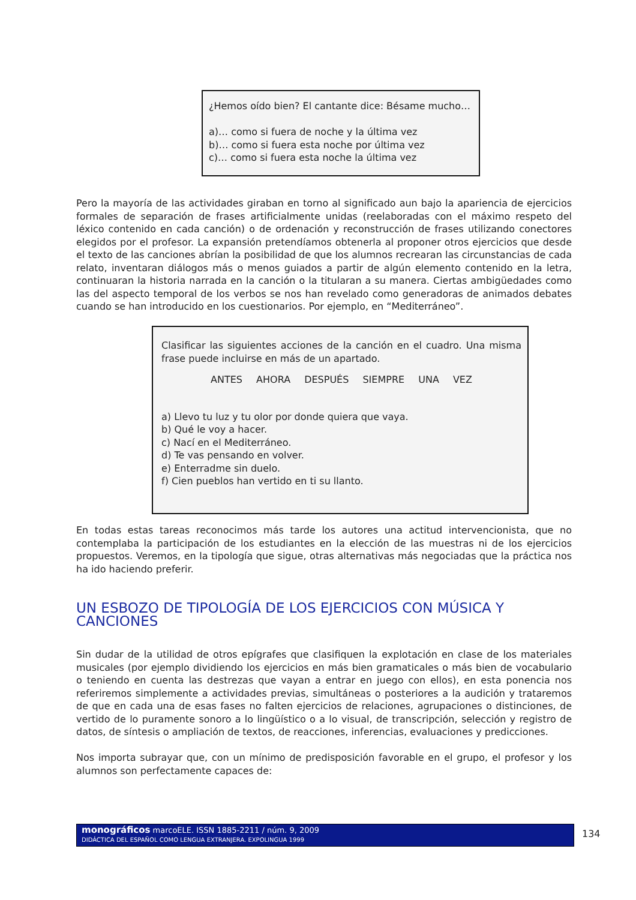¿Hemos oído bien? El cantante dice: Bésame mucho…
a)… como si fuera de noche y la última vez
b)… como si fuera esta noche por última vez
c)… como si fuera esta noche la última vez
Pero la mayoría de las actividades giraban en torno al significado aun bajo la apariencia de ejercicios formales de separación de frases artificialmente unidas (reelaboradas con el máximo respeto del léxico contenido en cada canción) o de ordenación y reconstrucción de frases utilizando conectores elegidos por el profesor. La expansión pretendíamos obtenerla al proponer otros ejercicios que desde el texto de las canciones abrían la posibilidad de que los alumnos recrearan las circunstancias de cada relato, inventaran diálogos más o menos guiados a partir de algún elemento contenido en la letra, continuaran la historia narrada en la canción o la titularan a su manera. Ciertas ambigüedades como las del aspecto temporal de los verbos se nos han revelado como generadoras de animados debates cuando se han introducido en los cuestionarios. Por ejemplo, en “Mediterráneo”.
Clasificar las siguientes acciones de la canción en el cuadro. Una misma frase puede incluirse en más de un apartado.
ANTES AHORA DESPUÉS SIEMPRE UNA VEZ
a) Llevo tu luz y tu olor por donde quiera que vaya.
b) Qué le voy a hacer.
c) Nací en el Mediterráneo.
d) Te vas pensando en volver.
e) Enterradme sin duelo.
f) Cien pueblos han vertido en ti su llanto.
En todas estas tareas reconocimos más tarde los autores una actitud intervencionista, que no contemplaba la participación de los estudiantes en la elección de las muestras ni de los ejercicios propuestos. Veremos, en la tipología que sigue, otras alternativas más negociadas que la práctica nos ha ido haciendo preferir.
UN ESBOZO DE TIPOLOGÍA DE LOS EJERCICIOS CON MÚSICA Y CANCIONES
Sin dudar de la utilidad de otros epígrafes que clasifiquen la explotación en clase de los materiales musicales (por ejemplo dividiendo los ejercicios en más bien gramaticales o más bien de vocabulario o teniendo en cuenta las destrezas que vayan a entrar en juego con ellos), en esta ponencia nos referiremos simplemente a actividades previas, simultáneas o posteriores a la audición y trataremos de que en cada una de esas fases no falten ejercicios de relaciones, agrupaciones o distinciones, de vertido de lo puramente sonoro a lo lingüístico o a lo visual, de transcripción, selección y registro de datos, de síntesis o ampliación de textos, de reacciones, inferencias, evaluaciones y predicciones.
Nos importa subrayar que, con un mínimo de predisposición favorable en el grupo, el profesor y los alumnos son perfectamente capaces de:
monográficos marcoELE. ISSN 1885-2211 / núm. 9, 2009
DIDÁCTICA DEL ESPAÑOL COMO LENGUA EXTRANJERA. EXPOLINGUA 1999
134